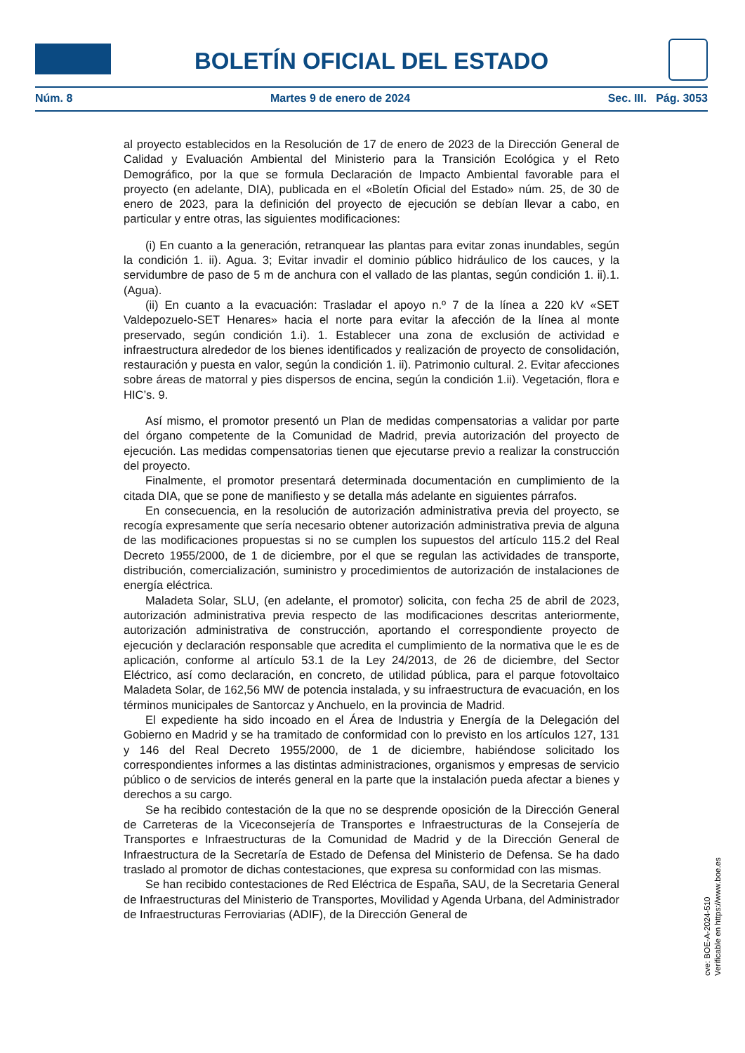BOLETÍN OFICIAL DEL ESTADO
Núm. 8 Martes 9 de enero de 2024 Sec. III. Pág. 3053
al proyecto establecidos en la Resolución de 17 de enero de 2023 de la Dirección General de Calidad y Evaluación Ambiental del Ministerio para la Transición Ecológica y el Reto Demográfico, por la que se formula Declaración de Impacto Ambiental favorable para el proyecto (en adelante, DIA), publicada en el «Boletín Oficial del Estado» núm. 25, de 30 de enero de 2023, para la definición del proyecto de ejecución se debían llevar a cabo, en particular y entre otras, las siguientes modificaciones:
(i) En cuanto a la generación, retranquear las plantas para evitar zonas inundables, según la condición 1. ii). Agua. 3; Evitar invadir el dominio público hidráulico de los cauces, y la servidumbre de paso de 5 m de anchura con el vallado de las plantas, según condición 1. ii).1. (Agua).
(ii) En cuanto a la evacuación: Trasladar el apoyo n.º 7 de la línea a 220 kV «SET Valdepozuelo-SET Henares» hacia el norte para evitar la afección de la línea al monte preservado, según condición 1.i). 1. Establecer una zona de exclusión de actividad e infraestructura alrededor de los bienes identificados y realización de proyecto de consolidación, restauración y puesta en valor, según la condición 1. ii). Patrimonio cultural. 2. Evitar afecciones sobre áreas de matorral y pies dispersos de encina, según la condición 1.ii). Vegetación, flora e HIC’s. 9.
Así mismo, el promotor presentó un Plan de medidas compensatorias a validar por parte del órgano competente de la Comunidad de Madrid, previa autorización del proyecto de ejecución. Las medidas compensatorias tienen que ejecutarse previo a realizar la construcción del proyecto.
Finalmente, el promotor presentará determinada documentación en cumplimiento de la citada DIA, que se pone de manifiesto y se detalla más adelante en siguientes párrafos.
En consecuencia, en la resolución de autorización administrativa previa del proyecto, se recogía expresamente que sería necesario obtener autorización administrativa previa de alguna de las modificaciones propuestas si no se cumplen los supuestos del artículo 115.2 del Real Decreto 1955/2000, de 1 de diciembre, por el que se regulan las actividades de transporte, distribución, comercialización, suministro y procedimientos de autorización de instalaciones de energía eléctrica.
Maladeta Solar, SLU, (en adelante, el promotor) solicita, con fecha 25 de abril de 2023, autorización administrativa previa respecto de las modificaciones descritas anteriormente, autorización administrativa de construcción, aportando el correspondiente proyecto de ejecución y declaración responsable que acredita el cumplimiento de la normativa que le es de aplicación, conforme al artículo 53.1 de la Ley 24/2013, de 26 de diciembre, del Sector Eléctrico, así como declaración, en concreto, de utilidad pública, para el parque fotovoltaico Maladeta Solar, de 162,56 MW de potencia instalada, y su infraestructura de evacuación, en los términos municipales de Santorcaz y Anchuelo, en la provincia de Madrid.
El expediente ha sido incoado en el Área de Industria y Energía de la Delegación del Gobierno en Madrid y se ha tramitado de conformidad con lo previsto en los artículos 127, 131 y 146 del Real Decreto 1955/2000, de 1 de diciembre, habiéndose solicitado los correspondientes informes a las distintas administraciones, organismos y empresas de servicio público o de servicios de interés general en la parte que la instalación pueda afectar a bienes y derechos a su cargo.
Se ha recibido contestación de la que no se desprende oposición de la Dirección General de Carreteras de la Viceconsejería de Transportes e Infraestructuras de la Consejería de Transportes e Infraestructuras de la Comunidad de Madrid y de la Dirección General de Infraestructura de la Secretaría de Estado de Defensa del Ministerio de Defensa. Se ha dado traslado al promotor de dichas contestaciones, que expresa su conformidad con las mismas.
Se han recibido contestaciones de Red Eléctrica de España, SAU, de la Secretaria General de Infraestructuras del Ministerio de Transportes, Movilidad y Agenda Urbana, del Administrador de Infraestructuras Ferroviarias (ADIF), de la Dirección General de
cve: BOE-A-2024-510
Verificable en https://www.boe.es